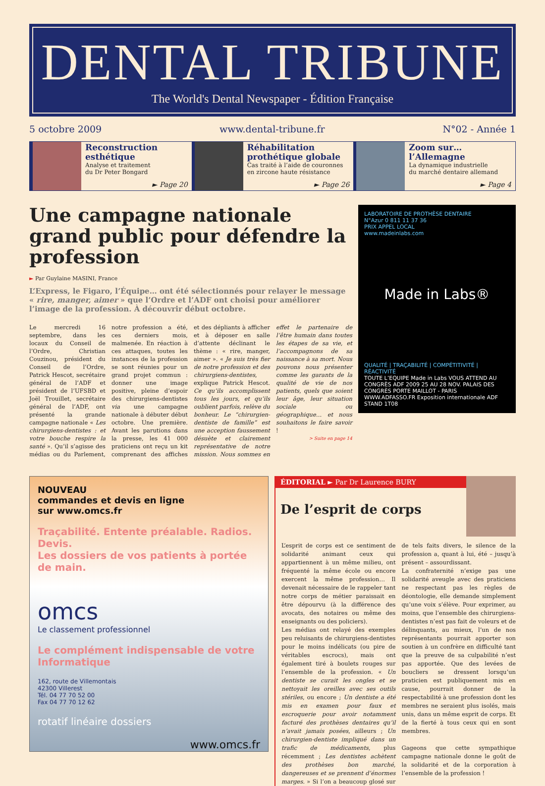DENTAL TRIBUNE
The World's Dental Newspaper - Édition Française
5 octobre 2009 www.dental-tribune.fr N°02 - Année 1
Reconstruction esthétique
Analyse et traitement
du Dr Peter Bongard
► Page 20
Réhabilitation prothétique globale
Cas traité à l’aide de couronnes
en zircone haute résistance
► Page 26
Zoom sur… l’Allemagne
La dynamique industrielle
du marché dentaire allemand
► Page 4
Une campagne nationale grand public pour défendre la profession
► Par Guylaine MASINI, France
L’Express, le Figaro, l’Équipe… ont été sélectionnés pour relayer le message « rire, manger, aimer » que l’Ordre et l’ADF ont choisi pour améliorer l’image de la profession. À découvrir début octobre.
Le mercredi 16 septembre, dans les locaux du Conseil de l’Ordre, Christian Couzinou, président du Conseil de l’Ordre, Patrick Hescot, secrétaire général de l’ADF et président de l’UFSBD et Joël Trouillet, secrétaire général de l’ADF, ont présenté la grande campagne nationale « Les chirurgiens-dentistes : et votre bouche respire la santé ». Qu’il s’agisse des médias ou du Parlement, notre profession a été, ces derniers mois, malmenée. En réaction à ces attaques, toutes les instances de la profession se sont réunies pour un grand projet commun : donner une image positive, pleine d’espoir des chirurgiens-dentistes via une campagne nationale à débuter début octobre. Une première. Avant les parutions dans la presse, les 41 000 praticiens ont reçu un kit comprenant des affiches et des dépliants à afficher et à déposer en salle d’attente déclinant le thème : « rire, manger, aimer ». « Je suis très fier de notre profession et des chirurgiens-dentistes, explique Patrick Hescot. Ce qu’ils accomplissent tous les jours, et qu’ils oublient parfois, relève du bonheur. Le “chirurgien-dentiste de famille” est une acception faussement désuète et clairement représentative de notre mission. Nous sommes en effet le partenaire de l’être humain dans toutes les étapes de sa vie, et l’accompagnons de sa naissance à sa mort. Nous pouvons nous présenter comme les garants de la qualité de vie de nos patients, quels que soient leur âge, leur situation sociale ou géographique… et nous souhaitons le faire savoir !
> Suite en page 14
LABORATOIRE DE PROTHÈSE DENTAIRE
N°Azur 0 811 11 37 36
PRIX APPEL LOCAL
www.madeinlabs.com
Made in Labs®
QUALITÉ | TRAÇABILITÉ | COMPÉTITIVITÉ | RÉACTIVITÉ
TOUTE L’EQUIPE Made in Labs VOUS ATTEND AU CONGRÈS ADF 2009 25 AU 28 NOV. PALAIS DES CONGRÈS PORTE MAILLOT - PARIS WWW.ADFASSO.FR Exposition internationale ADF STAND 1T08
NOUVEAU
commandes et devis en ligne
sur www.omcs.fr
Traçabilité. Entente préalable. Radios. Devis.
Les dossiers de vos patients à portée de main.
omcs
Le classement professionnel
Le complément indispensable de votre Informatique
162, route de Villemontais
42300 Villerest
Tél. 04 77 70 52 00
Fax 04 77 70 12 62
rotatif linéaire dossiers
www.omcs.fr
ÉDITORIAL ► Par Dr Laurence BURY
De l’esprit de corps
L’esprit de corps est ce sentiment de solidarité animant ceux qui appartiennent à un même milieu, ont fréquenté la même école ou encore exercent la même profession… Il devenait nécessaire de le rappeler tant notre corps de métier paraissait en être dépourvu (à la différence des avocats, des notaires ou même des enseignants ou des policiers).
Les médias ont relayé des exemples peu reluisants de chirurgiens-dentistes pour le moins indélicats (ou pire de véritables escrocs), mais ont également tiré à boulets rouges sur l’ensemble de la profession. « Un dentiste se curait les ongles et se nettoyait les oreilles avec ses outils stériles, ou encore ; Un dentiste a été mis en examen pour faux et escroquerie pour avoir notamment facturé des prothèses dentaires qu’il n’avait jamais posées, ailleurs ; Un chirurgien-dentiste impliqué dans un trafic de médicaments, plus récemment ; Les dentistes achètent des prothèses bon marché, dangereuses et se prennent d’énormes marges. » Si l’on a beaucoup glosé sur de tels faits divers, le silence de la profession a, quant à lui, été – jusqu’à présent – assourdissant.
La confraternité n’exige pas une solidarité aveugle avec des praticiens ne respectant pas les règles de déontologie, elle demande simplement qu’une voix s’élève. Pour exprimer, au moins, que l’ensemble des chirurgiens-dentistes n’est pas fait de voleurs et de délinquants, au mieux, l’un de nos représentants pourrait apporter son soutien à un confrère en difficulté tant que la preuve de sa culpabilité n’est pas apportée. Que des levées de boucliers se dressent lorsqu’un praticien est publiquement mis en cause, pourrait donner de la respectabilité à une profession dont les membres ne seraient plus isolés, mais unis, dans un même esprit de corps. Et de la fierté à tous ceux qui en sont membres.
Gageons que cette sympathique campagne nationale donne le goût de la solidarité et de la corporation à l’ensemble de la profession !